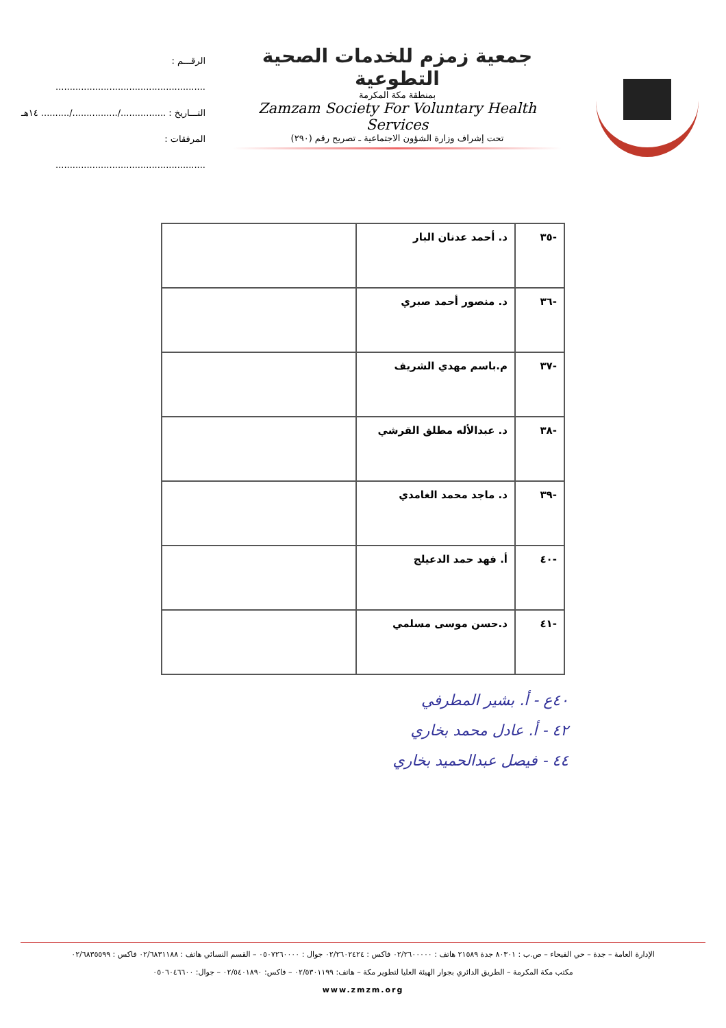جمعية زمزم للخدمات الصحية التطوعية
بمنطقة مكة المكرمة
Zamzam Society For Voluntary Health Services
تحت إشراف وزارة الشؤون الاجتماعية ـ تصريح رقم (٢٩٠)
الرقـــم : .....................................................
التـــاريخ : ................/................/.......... ١٤هـ
المرفقات : .....................................................
| -٣٥ | د. أحمد عدنان البار | |
| -٣٦ | د. منصور أحمد صبري | |
| -٣٧ | م.باسم مهدي الشريف | |
| -٣٨ | د. عبدالأله مطلق القرشي | |
| -٣٩ | د. ماجد محمد الغامدي | |
| -٤٠ | أ. فهد حمد الدعيلج | |
| -٤١ | د.حسن موسى مسلمي | |
٤٠ع - أ. بشير المطرفي
٤٢ - أ. عادل محمد بخاري
٤٤ - فيصل عبدالحميد بخاري
الإدارة العامة – جدة – حي الفيحاء – ص.ب : ٨٠٣٠١ جدة ٢١٥٨٩ هاتف : ٠٢/٢٦٠٠٠٠٠ فاكس : ٠٢/٢٦٠٢٤٢٤ جوال : ٠٥٠٧٢٦٠٠٠٠ – القسم النسائي هاتف : ٠٢/٦٨٣١١٨٨ فاكس : ٠٢/٦٨٣٥٥٩٩
مكتب مكة المكرمة – الطريق الدائري بجوار الهيئة العليا لتطوير مكة – هاتف: ٠٢/٥٣٠١١٩٩ – فاكس: ٠٢/٥٤٠١٨٩٠ – جوال: ٠٥٠٦٠٤٦٦٠٠
www.zmzm.org